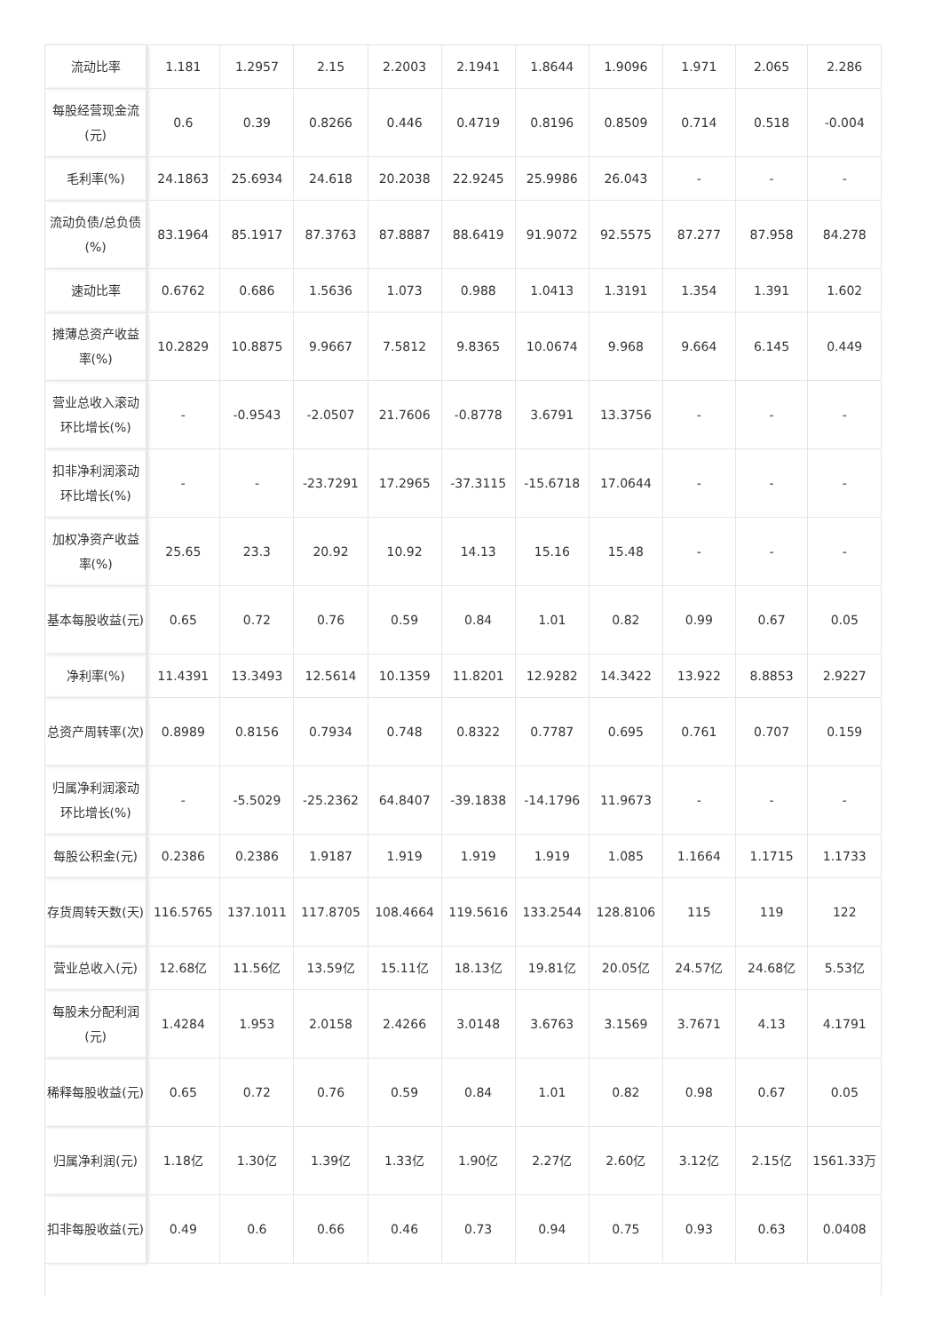| 流动比率 | 1.181 | 1.2957 | 2.15 | 2.2003 | 2.1941 | 1.8644 | 1.9096 | 1.971 | 2.065 | 2.286 |
| 每股经营现金流(元) | 0.6 | 0.39 | 0.8266 | 0.446 | 0.4719 | 0.8196 | 0.8509 | 0.714 | 0.518 | -0.004 |
| 毛利率(%) | 24.1863 | 25.6934 | 24.618 | 20.2038 | 22.9245 | 25.9986 | 26.043 | - | - | - |
| 流动负债/总负债(%) | 83.1964 | 85.1917 | 87.3763 | 87.8887 | 88.6419 | 91.9072 | 92.5575 | 87.277 | 87.958 | 84.278 |
| 速动比率 | 0.6762 | 0.686 | 1.5636 | 1.073 | 0.988 | 1.0413 | 1.3191 | 1.354 | 1.391 | 1.602 |
| 摊薄总资产收益率(%) | 10.2829 | 10.8875 | 9.9667 | 7.5812 | 9.8365 | 10.0674 | 9.968 | 9.664 | 6.145 | 0.449 |
| 营业总收入滚动环比增长(%) | - | -0.9543 | -2.0507 | 21.7606 | -0.8778 | 3.6791 | 13.3756 | - | - | - |
| 扣非净利润滚动环比增长(%) | - | - | -23.7291 | 17.2965 | -37.3115 | -15.6718 | 17.0644 | - | - | - |
| 加权净资产收益率(%) | 25.65 | 23.3 | 20.92 | 10.92 | 14.13 | 15.16 | 15.48 | - | - | - |
| 基本每股收益(元) | 0.65 | 0.72 | 0.76 | 0.59 | 0.84 | 1.01 | 0.82 | 0.99 | 0.67 | 0.05 |
| 净利率(%) | 11.4391 | 13.3493 | 12.5614 | 10.1359 | 11.8201 | 12.9282 | 14.3422 | 13.922 | 8.8853 | 2.9227 |
| 总资产周转率(次) | 0.8989 | 0.8156 | 0.7934 | 0.748 | 0.8322 | 0.7787 | 0.695 | 0.761 | 0.707 | 0.159 |
| 归属净利润滚动环比增长(%) | - | -5.5029 | -25.2362 | 64.8407 | -39.1838 | -14.1796 | 11.9673 | - | - | - |
| 每股公积金(元) | 0.2386 | 0.2386 | 1.9187 | 1.919 | 1.919 | 1.919 | 1.085 | 1.1664 | 1.1715 | 1.1733 |
| 存货周转天数(天) | 116.5765 | 137.1011 | 117.8705 | 108.4664 | 119.5616 | 133.2544 | 128.8106 | 115 | 119 | 122 |
| 营业总收入(元) | 12.68亿 | 11.56亿 | 13.59亿 | 15.11亿 | 18.13亿 | 19.81亿 | 20.05亿 | 24.57亿 | 24.68亿 | 5.53亿 |
| 每股未分配利润(元) | 1.4284 | 1.953 | 2.0158 | 2.4266 | 3.0148 | 3.6763 | 3.1569 | 3.7671 | 4.13 | 4.1791 |
| 稀释每股收益(元) | 0.65 | 0.72 | 0.76 | 0.59 | 0.84 | 1.01 | 0.82 | 0.98 | 0.67 | 0.05 |
| 归属净利润(元) | 1.18亿 | 1.30亿 | 1.39亿 | 1.33亿 | 1.90亿 | 2.27亿 | 2.60亿 | 3.12亿 | 2.15亿 | 1561.33万 |
| 扣非每股收益(元) | 0.49 | 0.6 | 0.66 | 0.46 | 0.73 | 0.94 | 0.75 | 0.93 | 0.63 | 0.0408 |